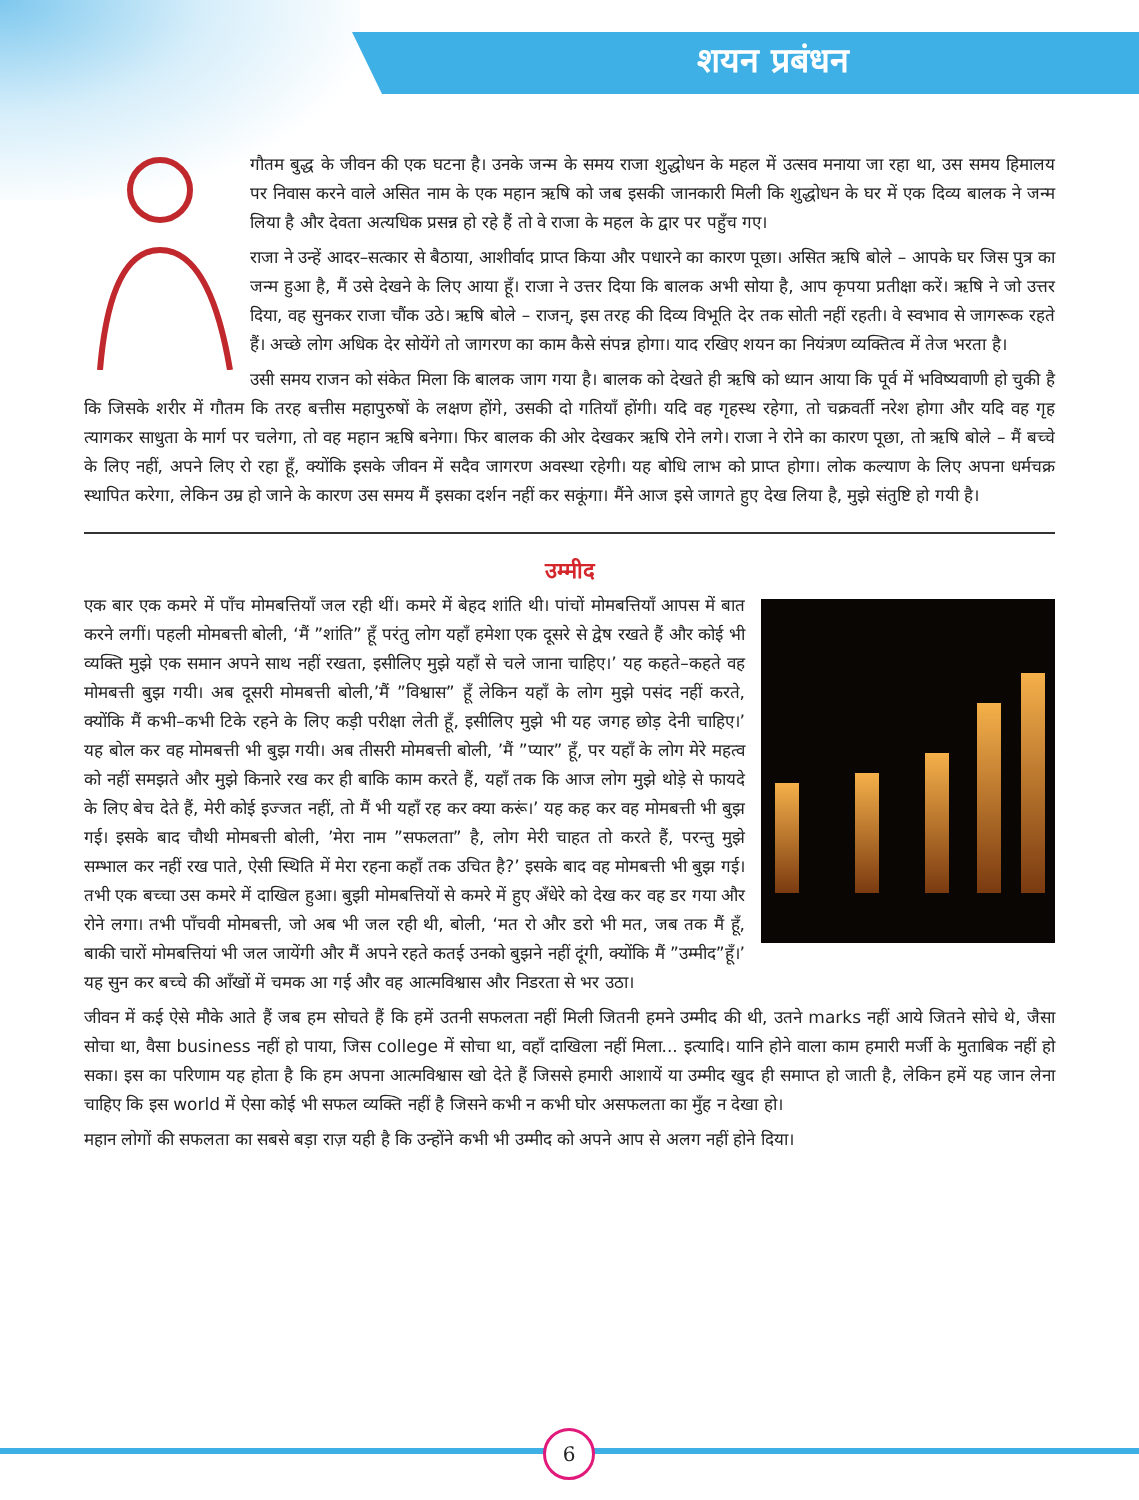शयन प्रबंधन
गौतम बुद्ध के जीवन की एक घटना है। उनके जन्म के समय राजा शुद्धोधन के महल में उत्सव मनाया जा रहा था, उस समय हिमालय पर निवास करने वाले असित नाम के एक महान ऋषि को जब इसकी जानकारी मिली कि शुद्धोधन के घर में एक दिव्य बालक ने जन्म लिया है और देवता अत्यधिक प्रसन्न हो रहे हैं तो वे राजा के महल के द्वार पर पहुँच गए।
राजा ने उन्हें आदर–सत्कार से बैठाया, आशीर्वाद प्राप्त किया और पधारने का कारण पूछा। असित ऋषि बोले – आपके घर जिस पुत्र का जन्म हुआ है, मैं उसे देखने के लिए आया हूँ। राजा ने उत्तर दिया कि बालक अभी सोया है, आप कृपया प्रतीक्षा करें। ऋषि ने जो उत्तर दिया, वह सुनकर राजा चौंक उठे। ऋषि बोले – राजन्, इस तरह की दिव्य विभूति देर तक सोती नहीं रहती। वे स्वभाव से जागरूक रहते हैं। अच्छे लोग अधिक देर सोयेंगे तो जागरण का काम कैसे संपन्न होगा। याद रखिए शयन का नियंत्रण व्यक्तित्व में तेज भरता है।
उसी समय राजन को संकेत मिला कि बालक जाग गया है। बालक को देखते ही ऋषि को ध्यान आया कि पूर्व में भविष्यवाणी हो चुकी है कि जिसके शरीर में गौतम कि तरह बत्तीस महापुरुषों के लक्षण होंगे, उसकी दो गतियाँ होंगी। यदि वह गृहस्थ रहेगा, तो चक्रवर्ती नरेश होगा और यदि वह गृह त्यागकर साधुता के मार्ग पर चलेगा, तो वह महान ऋषि बनेगा। फिर बालक की ओर देखकर ऋषि रोने लगे। राजा ने रोने का कारण पूछा, तो ऋषि बोले – मैं बच्चे के लिए नहीं, अपने लिए रो रहा हूँ, क्योंकि इसके जीवन में सदैव जागरण अवस्था रहेगी। यह बोधि लाभ को प्राप्त होगा। लोक कल्याण के लिए अपना धर्मचक्र स्थापित करेगा, लेकिन उम्र हो जाने के कारण उस समय मैं इसका दर्शन नहीं कर सकूंगा। मैंने आज इसे जागते हुए देख लिया है, मुझे संतुष्टि हो गयी है।
उम्मीद
एक बार एक कमरे में पाँच मोमबत्तियाँ जल रही थीं। कमरे में बेहद शांति थी। पांचों मोमबत्तियाँ आपस में बात करने लगीं। पहली मोमबत्ती बोली, ‘मैं ”शांति” हूँ परंतु लोग यहाँ हमेशा एक दूसरे से द्वेष रखते हैं और कोई भी व्यक्ति मुझे एक समान अपने साथ नहीं रखता, इसीलिए मुझे यहाँ से चले जाना चाहिए।’ यह कहते–कहते वह मोमबत्ती बुझ गयी। अब दूसरी मोमबत्ती बोली,’मैं ”विश्वास” हूँ लेकिन यहाँ के लोग मुझे पसंद नहीं करते, क्योंकि मैं कभी–कभी टिके रहने के लिए कड़ी परीक्षा लेती हूँ, इसीलिए मुझे भी यह जगह छोड़ देनी चाहिए।’ यह बोल कर वह मोमबत्ती भी बुझ गयी। अब तीसरी मोमबत्ती बोली, ’मैं ”प्यार” हूँ, पर यहाँ के लोग मेरे महत्व को नहीं समझते और मुझे किनारे रख कर ही बाकि काम करते हैं, यहाँ तक कि आज लोग मुझे थोड़े से फायदे के लिए बेच देते हैं, मेरी कोई इज्जत नहीं, तो मैं भी यहाँ रह कर क्या करूं।’ यह कह कर वह मोमबत्ती भी बुझ गई। इसके बाद चौथी मोमबत्ती बोली, ’मेरा नाम ”सफलता” है, लोग मेरी चाहत तो करते हैं, परन्तु मुझे सम्भाल कर नहीं रख पाते, ऐसी स्थिति में मेरा रहना कहाँ तक उचित है?’ इसके बाद वह मोमबत्ती भी बुझ गई। तभी एक बच्चा उस कमरे में दाखिल हुआ। बुझी मोमबत्तियों से कमरे में हुए अँधेरे को देख कर वह डर गया और रोने लगा। तभी पाँचवी मोमबत्ती, जो अब भी जल रही थी, बोली, ‘मत रो और डरो भी मत, जब तक मैं हूँ, बाकी चारों मोमबत्तियां भी जल जायेंगी और मैं अपने रहते कतई उनको बुझने नहीं दूंगी, क्योंकि मैं ”उम्मीद”हूँ।’ यह सुन कर बच्चे की आँखों में चमक आ गई और वह आत्मविश्वास और निडरता से भर उठा।
जीवन में कई ऐसे मौके आते हैं जब हम सोचते हैं कि हमें उतनी सफलता नहीं मिली जितनी हमने उम्मीद की थी, उतने marks नहीं आये जितने सोचे थे, जैसा सोचा था, वैसा business नहीं हो पाया, जिस college में सोचा था, वहाँ दाखिला नहीं मिला... इत्यादि। यानि होने वाला काम हमारी मर्जी के मुताबिक नहीं हो सका। इस का परिणाम यह होता है कि हम अपना आत्मविश्वास खो देते हैं जिससे हमारी आशायें या उम्मीद खुद ही समाप्त हो जाती है, लेकिन हमें यह जान लेना चाहिए कि इस world में ऐसा कोई भी सफल व्यक्ति नहीं है जिसने कभी न कभी घोर असफलता का मुँह न देखा हो।
महान लोगों की सफलता का सबसे बड़ा राज़ यही है कि उन्होंने कभी भी उम्मीद को अपने आप से अलग नहीं होने दिया।
6